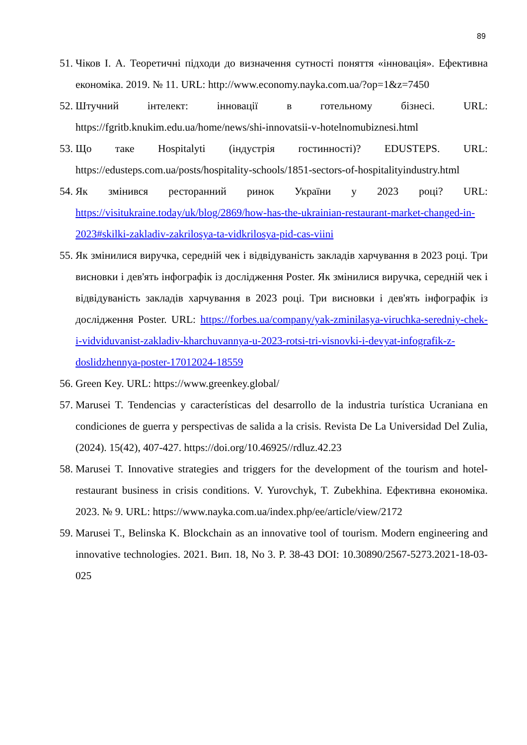89
51. Чіков І. А. Теоретичні підходи до визначення сутності поняття «інновація». Ефективна економіка. 2019. № 11. URL: http://www.economy.nayka.com.ua/?op=1&z=7450
52. Штучний інтелект: інновації в готельному бізнесі. URL: https://fgritb.knukim.edu.ua/home/news/shi-innovatsii-v-hotelnomubiznesi.html
53. Що таке Hospitalyti (індустрія гостинності)? EDUSTEPS. URL: https://edusteps.com.ua/posts/hospitality-schools/1851-sectors-of-hospitalityindustry.html
54. Як змінився ресторанний ринок України у 2023 році? URL: https://visitukraine.today/uk/blog/2869/how-has-the-ukrainian-restaurant-market-changed-in-2023#skilki-zakladiv-zakrilosya-ta-vidkrilosya-pid-cas-viini
55. Як змінилися виручка, середній чек і відвідуваність закладів харчування в 2023 році. Три висновки і дев'ять інфографік із дослідження Poster. Як змінилися виручка, середній чек і відвідуваність закладів харчування в 2023 році. Три висновки і дев'ять інфографік із дослідження Poster. URL: https://forbes.ua/company/yak-zminilasya-viruchka-seredniy-chek-i-vidviduvanist-zakladiv-kharchuvannya-u-2023-rotsi-tri-visnovki-i-devyat-infografik-z-doslidzhennya-poster-17012024-18559
56. Green Key. URL: https://www.greenkey.global/
57. Marusei T. Tendencias y características del desarrollo de la industria turística Ucraniana en condiciones de guerra y perspectivas de salida a la crisis. Revista De La Universidad Del Zulia, (2024). 15(42), 407-427. https://doi.org/10.46925//rdluz.42.23
58. Marusei T. Innovative strategies and triggers for the development of the tourism and hotel-restaurant business in crisis conditions. V. Yurovchyk, T. Zubekhina. Ефективна економіка. 2023. № 9. URL: https://www.nayka.com.ua/index.php/ee/article/view/2172
59. Marusei T., Belinska K. Blockchain as an innovative tool of tourism. Modern engineering and innovative technologies. 2021. Вип. 18, No 3. P. 38-43 DOI: 10.30890/2567-5273.2021-18-03-025